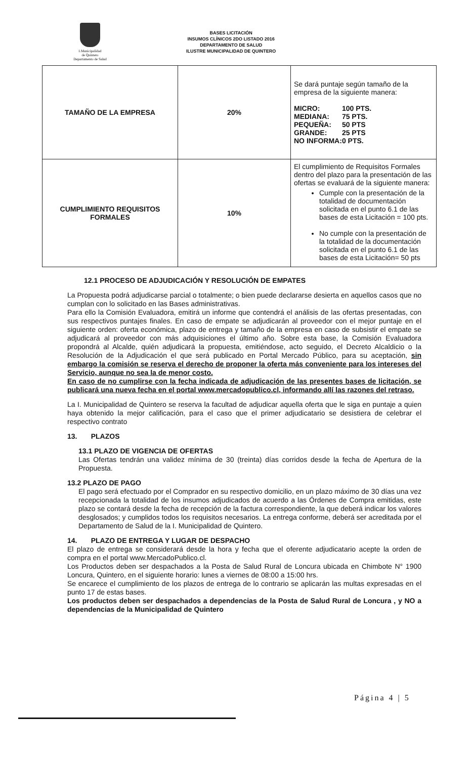I.Municipalidad
de Quintero
Departamento de Salud
BASES LICITACIÓN
INSUMOS CLÍNICOS 2DO LISTADO 2016
DEPARTAMENTO DE SALUD
ILUSTRE MUNICIPALIDAD DE QUINTERO
| TAMAÑO DE LA EMPRESA | 20% | Se dará puntaje según tamaño de la empresa de la siguiente manera: / MICRO: / 100 PTS. / / MEDIANA: / 75 PTS. / / PEQUEÑA: / 50 PTS / / GRANDE: / 25 PTS / / NO INFORMA: / 0 PTS. / |
| CUMPLIMIENTO REQUISITOS FORMALES | 10% | El cumplimiento de Requisitos Formales dentro del plazo para la presentación de las ofertas se evaluará de la siguiente manera: Cumple con la presentación de la totalidad de documentación solicitada en el punto 6.1 de las bases de esta Licitación = 100 pts. No cumple con la presentación de la totalidad de la documentación solicitada en el punto 6.1 de las bases de esta Licitación= 50 pts |
12.1 PROCESO DE ADJUDICACIÓN Y RESOLUCIÓN DE EMPATES
La Propuesta podrá adjudicarse parcial o totalmente; o bien puede declararse desierta en aquellos casos que no cumplan con lo solicitado en las Bases administrativas.
Para ello la Comisión Evaluadora, emitirá un informe que contendrá el análisis de las ofertas presentadas, con sus respectivos puntajes finales. En caso de empate se adjudicarán al proveedor con el mejor puntaje en el siguiente orden: oferta económica, plazo de entrega y tamaño de la empresa en caso de subsistir el empate se adjudicará al proveedor con más adquisiciones el último año. Sobre esta base, la Comisión Evaluadora propondrá al Alcalde, quién adjudicará la propuesta, emitiéndose, acto seguido, el Decreto Alcaldicio o la Resolución de la Adjudicación el que será publicado en Portal Mercado Público, para su aceptación, sin embargo la comisión se reserva el derecho de proponer la oferta más conveniente para los intereses del Servicio, aunque no sea la de menor costo.
En caso de no cumplirse con la fecha indicada de adjudicación de las presentes bases de licitación, se publicará una nueva fecha en el portal www.mercadopublico.cl, informando allí las razones del retraso.
La I. Municipalidad de Quintero se reserva la facultad de adjudicar aquella oferta que le siga en puntaje a quien haya obtenido la mejor calificación, para el caso que el primer adjudicatario se desistiera de celebrar el respectivo contrato
13. PLAZOS
13.1 PLAZO DE VIGENCIA DE OFERTAS
Las Ofertas tendrán una validez mínima de 30 (treinta) días corridos desde la fecha de Apertura de la Propuesta.
13.2 PLAZO DE PAGO
El pago será efectuado por el Comprador en su respectivo domicilio, en un plazo máximo de 30 días una vez recepcionada la totalidad de los insumos adjudicados de acuerdo a las Órdenes de Compra emitidas, este plazo se contará desde la fecha de recepción de la factura correspondiente, la que deberá indicar los valores desglosados; y cumplidos todos los requisitos necesarios. La entrega conforme, deberá ser acreditada por el Departamento de Salud de la I. Municipalidad de Quintero.
14. PLAZO DE ENTREGA Y LUGAR DE DESPACHO
El plazo de entrega se considerará desde la hora y fecha que el oferente adjudicatario acepte la orden de compra en el portal www.MercadoPublico.cl.
Los Productos deben ser despachados a la Posta de Salud Rural de Loncura ubicada en Chimbote N° 1900 Loncura, Quintero, en el siguiente horario: lunes a viernes de 08:00 a 15:00 hrs.
Se encarece el cumplimiento de los plazos de entrega de lo contrario se aplicarán las multas expresadas en el punto 17 de estas bases.
Los productos deben ser despachados a dependencias de la Posta de Salud Rural de Loncura , y NO a dependencias de la Municipalidad de Quintero
Página 4 | 5